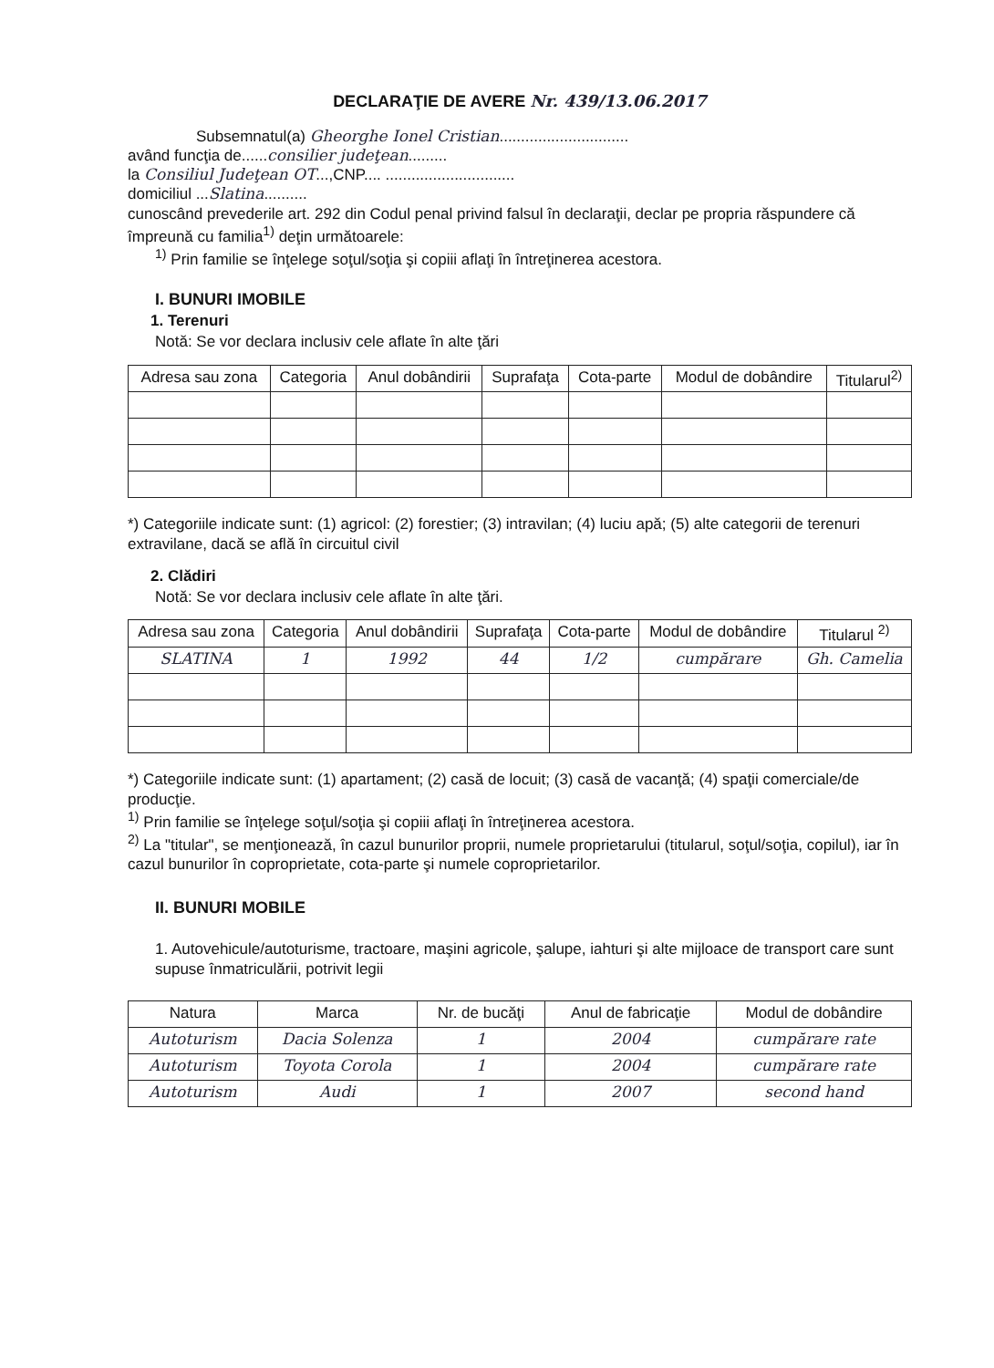DECLARAŢIE DE AVERE Nr. 439/13.06.2017
Subsemnatul(a) Gheorghe Ionel Cristian..............................
având funcţia de......consilier judeţean.........
la Consiliul Judeţean OT...,CNP.... ..............................
domiciliul ...Slatina..........
cunoscând prevederile art. 292 din Codul penal privind falsul în declaraţii, declar pe propria răspundere că împreună cu familia<sup>1)</sup> deţin următoarele:
<sup>1)</sup> Prin familie se înţelege soţul/soţia şi copiii aflaţi în întreţinerea acestora.
I. BUNURI IMOBILE
1. Terenuri
Notă: Se vor declara inclusiv cele aflate în alte ţări
| Adresa sau zona | Categoria | Anul dobândirii | Suprafaţa | Cota-parte | Modul de dobândire | Titularul<sup>2)</sup> |
| --- | --- | --- | --- | --- | --- | --- |
*) Categoriile indicate sunt: (1) agricol: (2) forestier; (3) intravilan; (4) luciu apă; (5) alte categorii de terenuri extravilane, dacă se află în circuitul civil
2. Clădiri
Notă: Se vor declara inclusiv cele aflate în alte ţări.
| Adresa sau zona | Categoria | Anul dobândirii | Suprafaţa | Cota-parte | Modul de dobândire | Titularul <sup>2)</sup> |
| --- | --- | --- | --- | --- | --- | --- |
| SLATINA | 1 | 1992 | 44 | 1/2 | cumpărare | Gh. Camelia |
*) Categoriile indicate sunt: (1) apartament; (2) casă de locuit; (3) casă de vacanţă; (4) spaţii comerciale/de producţie.
<sup>1)</sup> Prin familie se înţelege soţul/soţia şi copiii aflaţi în întreţinerea acestora.
<sup>2)</sup> La "titular", se menţionează, în cazul bunurilor proprii, numele proprietarului (titularul, soţul/soţia, copilul), iar în cazul bunurilor în coproprietate, cota-parte şi numele coproprietarilor.
II. BUNURI MOBILE
1. Autovehicule/autoturisme, tractoare, maşini agricole, şalupe, iahturi şi alte mijloace de transport care sunt supuse înmatriculării, potrivit legii
| Natura | Marca | Nr. de bucăţi | Anul de fabricaţie | Modul de dobândire |
| --- | --- | --- | --- | --- |
| Autoturism | Dacia Solenza | 1 | 2004 | cumpărare rate |
| Autoturism | Toyota Corola | 1 | 2004 | cumpărare rate |
| Autoturism | Audi | 1 | 2007 | second hand |